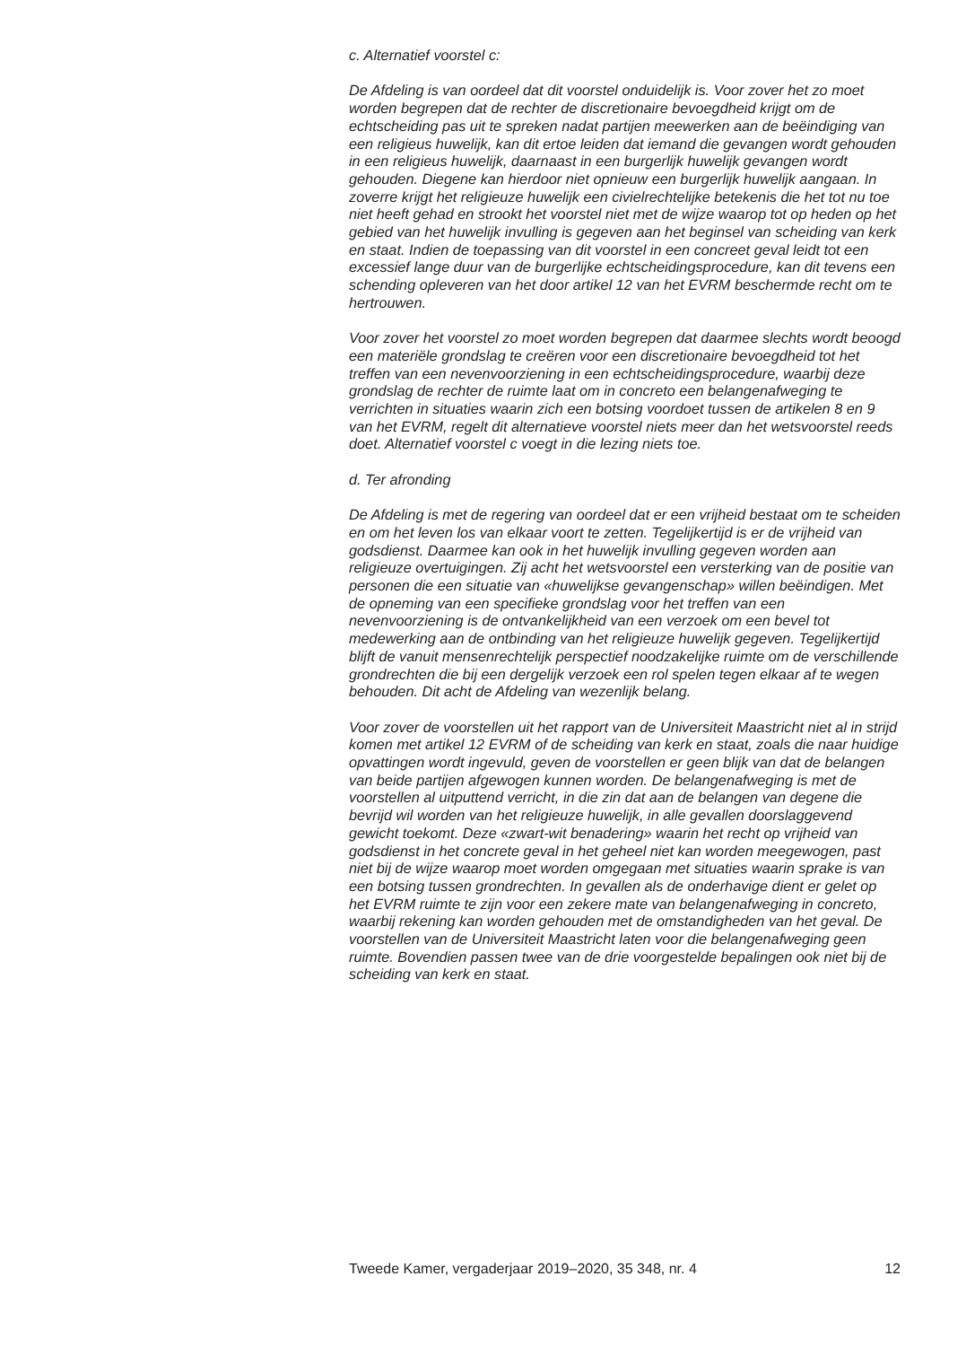c. Alternatief voorstel c:
De Afdeling is van oordeel dat dit voorstel onduidelijk is. Voor zover het zo moet worden begrepen dat de rechter de discretionaire bevoegdheid krijgt om de echtscheiding pas uit te spreken nadat partijen meewerken aan de beëindiging van een religieus huwelijk, kan dit ertoe leiden dat iemand die gevangen wordt gehouden in een religieus huwelijk, daarnaast in een burgerlijk huwelijk gevangen wordt gehouden. Diegene kan hierdoor niet opnieuw een burgerlijk huwelijk aangaan. In zoverre krijgt het religieuze huwelijk een civielrechtelijke betekenis die het tot nu toe niet heeft gehad en strookt het voorstel niet met de wijze waarop tot op heden op het gebied van het huwelijk invulling is gegeven aan het beginsel van scheiding van kerk en staat. Indien de toepassing van dit voorstel in een concreet geval leidt tot een excessief lange duur van de burgerlijke echtscheidingsprocedure, kan dit tevens een schending opleveren van het door artikel 12 van het EVRM beschermde recht om te hertrouwen.
Voor zover het voorstel zo moet worden begrepen dat daarmee slechts wordt beoogd een materiële grondslag te creëren voor een discretionaire bevoegdheid tot het treffen van een nevenvoorziening in een echtscheidingsprocedure, waarbij deze grondslag de rechter de ruimte laat om in concreto een belangenafweging te verrichten in situaties waarin zich een botsing voordoet tussen de artikelen 8 en 9 van het EVRM, regelt dit alternatieve voorstel niets meer dan het wetsvoorstel reeds doet. Alternatief voorstel c voegt in die lezing niets toe.
d. Ter afronding
De Afdeling is met de regering van oordeel dat er een vrijheid bestaat om te scheiden en om het leven los van elkaar voort te zetten. Tegelijkertijd is er de vrijheid van godsdienst. Daarmee kan ook in het huwelijk invulling gegeven worden aan religieuze overtuigingen. Zij acht het wetsvoorstel een versterking van de positie van personen die een situatie van «huwelijkse gevangenschap» willen beëindigen. Met de opneming van een specifieke grondslag voor het treffen van een nevenvoorziening is de ontvankelijkheid van een verzoek om een bevel tot medewerking aan de ontbinding van het religieuze huwelijk gegeven. Tegelijkertijd blijft de vanuit mensenrechtelijk perspectief noodzakelijke ruimte om de verschillende grondrechten die bij een dergelijk verzoek een rol spelen tegen elkaar af te wegen behouden. Dit acht de Afdeling van wezenlijk belang.
Voor zover de voorstellen uit het rapport van de Universiteit Maastricht niet al in strijd komen met artikel 12 EVRM of de scheiding van kerk en staat, zoals die naar huidige opvattingen wordt ingevuld, geven de voorstellen er geen blijk van dat de belangen van beide partijen afgewogen kunnen worden. De belangenafweging is met de voorstellen al uitputtend verricht, in die zin dat aan de belangen van degene die bevrijd wil worden van het religieuze huwelijk, in alle gevallen doorslaggevend gewicht toekomt. Deze «zwart-wit benadering» waarin het recht op vrijheid van godsdienst in het concrete geval in het geheel niet kan worden meegewogen, past niet bij de wijze waarop moet worden omgegaan met situaties waarin sprake is van een botsing tussen grondrechten. In gevallen als de onderhavige dient er gelet op het EVRM ruimte te zijn voor een zekere mate van belangenafweging in concreto, waarbij rekening kan worden gehouden met de omstandigheden van het geval. De voorstellen van de Universiteit Maastricht laten voor die belangenafweging geen ruimte. Bovendien passen twee van de drie voorgestelde bepalingen ook niet bij de scheiding van kerk en staat.
Tweede Kamer, vergaderjaar 2019–2020, 35 348, nr. 4 12